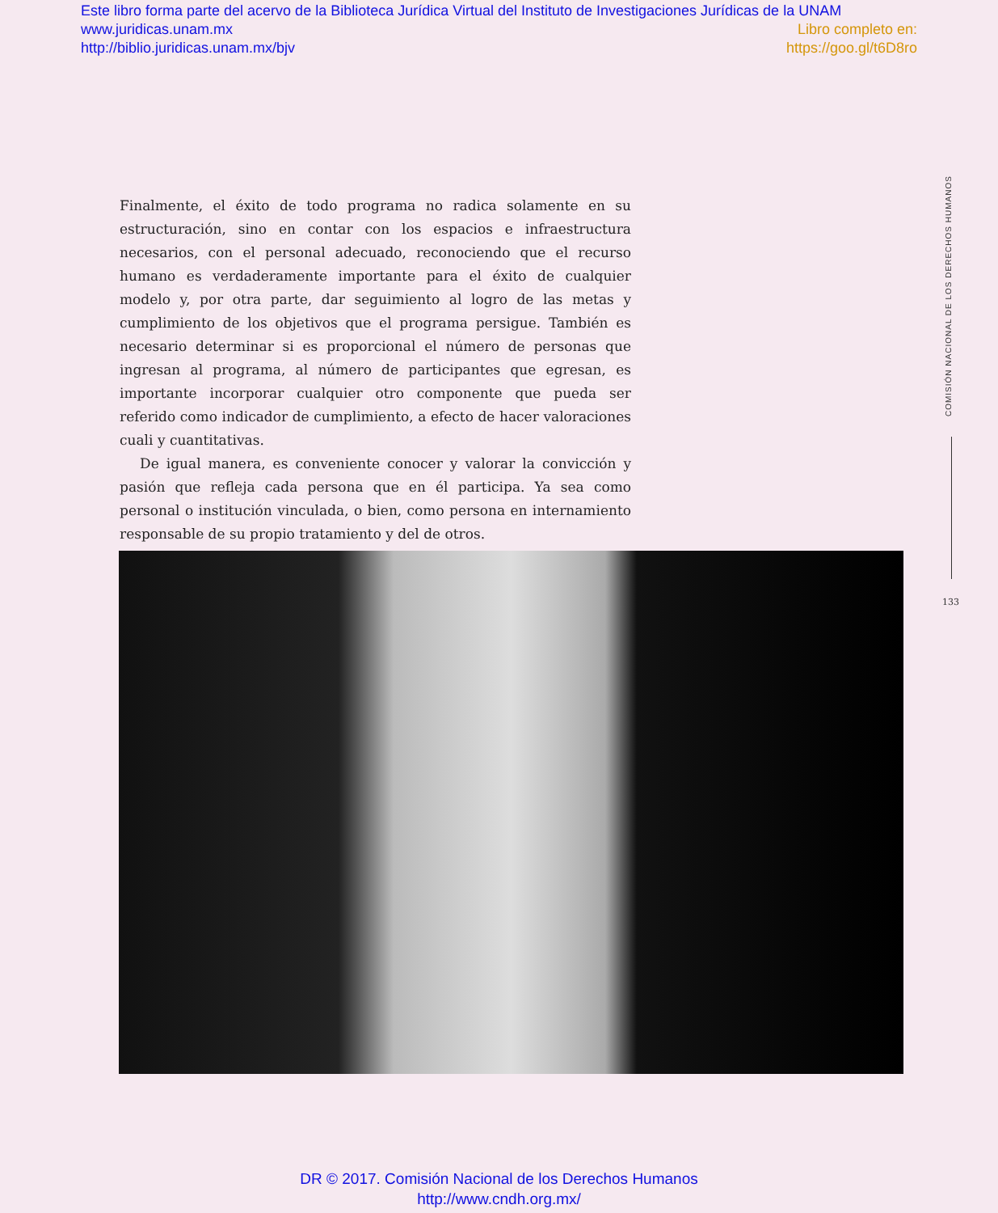Este libro forma parte del acervo de la Biblioteca Jurídica Virtual del Instituto de Investigaciones Jurídicas de la UNAM
www.juridicas.unam.mx Libro completo en:
http://biblio.juridicas.unam.mx/bjv https://goo.gl/t6D8ro
Finalmente, el éxito de todo programa no radica solamente en su estructuración, sino en contar con los espacios e infraestructura necesarios, con el personal adecuado, reconociendo que el recurso humano es verdaderamente importante para el éxito de cualquier modelo y, por otra parte, dar seguimiento al logro de las metas y cumplimiento de los objetivos que el programa persigue. También es necesario determinar si es proporcional el número de personas que ingresan al programa, al número de participantes que egresan, es importante incorporar cualquier otro componente que pueda ser referido como indicador de cumplimiento, a efecto de hacer valoraciones cuali y cuantitativas.
De igual manera, es conveniente conocer y valorar la convicción y pasión que refleja cada persona que en él participa. Ya sea como personal o institución vinculada, o bien, como persona en internamiento responsable de su propio tratamiento y del de otros.
COMISIÓN NACIONAL DE LOS DERECHOS HUMANOS
133
DR © 2017. Comisión Nacional de los Derechos Humanos
http://www.cndh.org.mx/